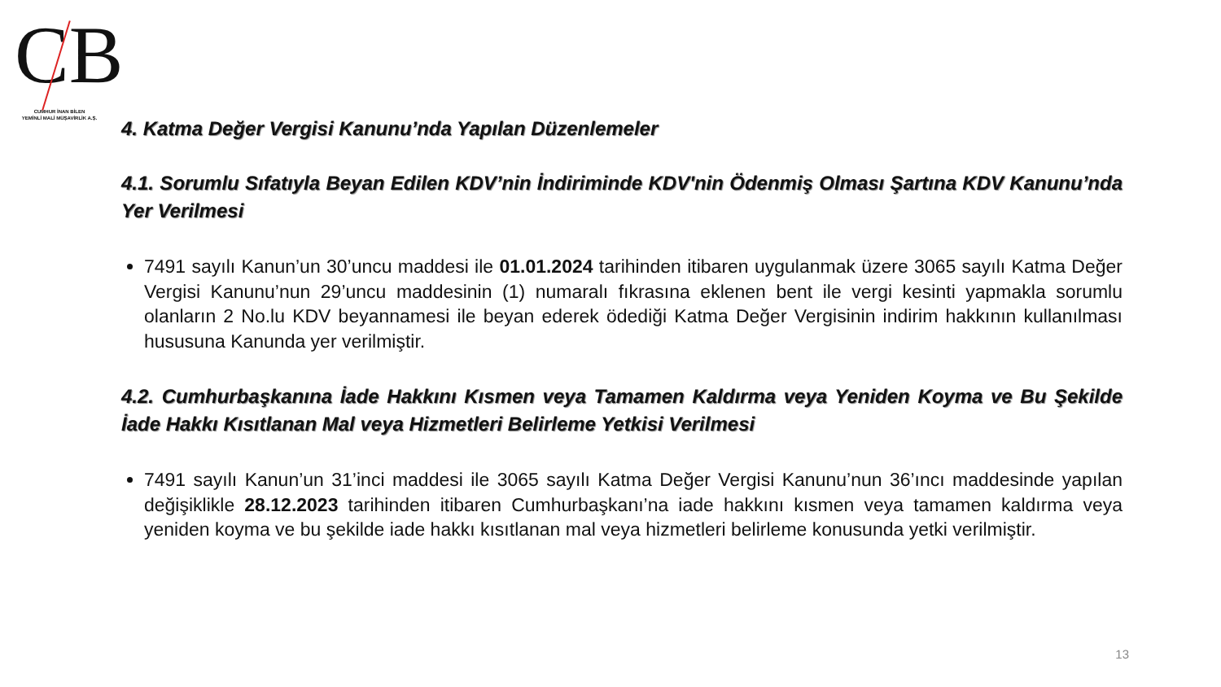CB
CUMHUR İNAN BİLEN
YEMİNLİ MALİ MÜŞAVİRLİK A.Ş.
4. Katma Değer Vergisi Kanunu’nda Yapılan Düzenlemeler
4.1. Sorumlu Sıfatıyla Beyan Edilen KDV’nin İndiriminde KDV'nin Ödenmiş Olması Şartına KDV Kanunu’nda Yer Verilmesi
7491 sayılı Kanun’un 30’uncu maddesi ile 01.01.2024 tarihinden itibaren uygulanmak üzere 3065 sayılı Katma Değer Vergisi Kanunu’nun 29’uncu maddesinin (1) numaralı fıkrasına eklenen bent ile vergi kesinti yapmakla sorumlu olanların 2 No.lu KDV beyannamesi ile beyan ederek ödediği Katma Değer Vergisinin indirim hakkının kullanılması hususuna Kanunda yer verilmiştir.
4.2. Cumhurbaşkanına İade Hakkını Kısmen veya Tamamen Kaldırma veya Yeniden Koyma ve Bu Şekilde İade Hakkı Kısıtlanan Mal veya Hizmetleri Belirleme Yetkisi Verilmesi
7491 sayılı Kanun’un 31’inci maddesi ile 3065 sayılı Katma Değer Vergisi Kanunu’nun 36’ıncı maddesinde yapılan değişiklikle 28.12.2023 tarihinden itibaren Cumhurbaşkanı’na iade hakkını kısmen veya tamamen kaldırma veya yeniden koyma ve bu şekilde iade hakkı kısıtlanan mal veya hizmetleri belirleme konusunda yetki verilmiştir.
13